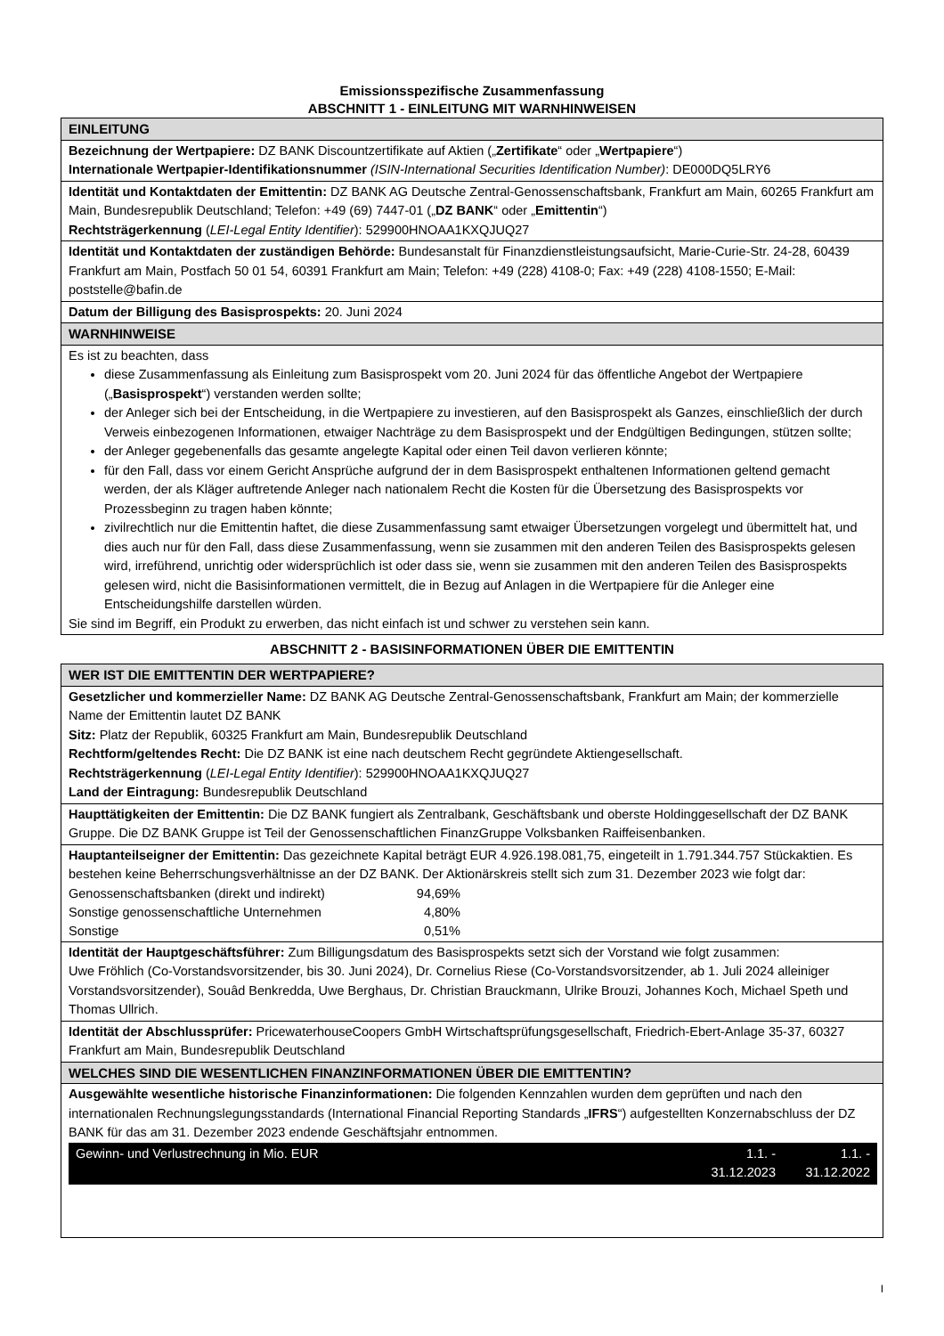Emissionsspezifische Zusammenfassung
ABSCHNITT 1 - EINLEITUNG MIT WARNHINWEISEN
EINLEITUNG
Bezeichnung der Wertpapiere: DZ BANK Discountzertifikate auf Aktien („Zertifikate“ oder „Wertpapiere“)
Internationale Wertpapier-Identifikationsnummer (ISIN-International Securities Identification Number): DE000DQ5LRY6
Identität und Kontaktdaten der Emittentin: DZ BANK AG Deutsche Zentral-Genossenschaftsbank, Frankfurt am Main, 60265 Frankfurt am Main, Bundesrepublik Deutschland; Telefon: +49 (69) 7447-01 („DZ BANK“ oder „Emittentin“)
Rechtsträgerkennung (LEI-Legal Entity Identifier): 529900HNOAA1KXQJUQ27
Identität und Kontaktdaten der zuständigen Behörde: Bundesanstalt für Finanzdienstleistungsaufsicht, Marie-Curie-Str. 24-28, 60439 Frankfurt am Main, Postfach 50 01 54, 60391 Frankfurt am Main; Telefon: +49 (228) 4108-0; Fax: +49 (228) 4108-1550; E-Mail: poststelle@bafin.de
Datum der Billigung des Basisprospekts: 20. Juni 2024
WARNHINWEISE
Es ist zu beachten, dass
diese Zusammenfassung als Einleitung zum Basisprospekt vom 20. Juni 2024 für das öffentliche Angebot der Wertpapiere („Basisprospekt“) verstanden werden sollte;
der Anleger sich bei der Entscheidung, in die Wertpapiere zu investieren, auf den Basisprospekt als Ganzes, einschließlich der durch Verweis einbezogenen Informationen, etwaiger Nachträge zu dem Basisprospekt und der Endgültigen Bedingungen, stützen sollte;
der Anleger gegebenenfalls das gesamte angelegte Kapital oder einen Teil davon verlieren könnte;
für den Fall, dass vor einem Gericht Ansprüche aufgrund der in dem Basisprospekt enthaltenen Informationen geltend gemacht werden, der als Kläger auftretende Anleger nach nationalem Recht die Kosten für die Übersetzung des Basisprospekts vor Prozessbeginn zu tragen haben könnte;
zivilrechtlich nur die Emittentin haftet, die diese Zusammenfassung samt etwaiger Übersetzungen vorgelegt und übermittelt hat, und dies auch nur für den Fall, dass diese Zusammenfassung, wenn sie zusammen mit den anderen Teilen des Basisprospekts gelesen wird, irreführend, unrichtig oder widersprüchlich ist oder dass sie, wenn sie zusammen mit den anderen Teilen des Basisprospekts gelesen wird, nicht die Basisinformationen vermittelt, die in Bezug auf Anlagen in die Wertpapiere für die Anleger eine Entscheidungshilfe darstellen würden.
Sie sind im Begriff, ein Produkt zu erwerben, das nicht einfach ist und schwer zu verstehen sein kann.
ABSCHNITT 2 - BASISINFORMATIONEN ÜBER DIE EMITTENTIN
WER IST DIE EMITTENTIN DER WERTPAPIERE?
Gesetzlicher und kommerzieller Name: DZ BANK AG Deutsche Zentral-Genossenschaftsbank, Frankfurt am Main; der kommerzielle Name der Emittentin lautet DZ BANK
Sitz: Platz der Republik, 60325 Frankfurt am Main, Bundesrepublik Deutschland
Rechtform/geltendes Recht: Die DZ BANK ist eine nach deutschem Recht gegründete Aktiengesellschaft.
Rechtsträgerkennung (LEI-Legal Entity Identifier): 529900HNOAA1KXQJUQ27
Land der Eintragung: Bundesrepublik Deutschland
Haupttätigkeiten der Emittentin: Die DZ BANK fungiert als Zentralbank, Geschäftsbank und oberste Holdinggesellschaft der DZ BANK Gruppe. Die DZ BANK Gruppe ist Teil der Genossenschaftlichen FinanzGruppe Volksbanken Raiffeisenbanken.
Hauptanteilseigner der Emittentin: Das gezeichnete Kapital beträgt EUR 4.926.198.081,75, eingeteilt in 1.791.344.757 Stückaktien. Es bestehen keine Beherrschungsverhältnisse an der DZ BANK. Der Aktionärskreis stellt sich zum 31. Dezember 2023 wie folgt dar:
| Genossenschaftsbanken (direkt und indirekt) | 94,69% |
| Sonstige genossenschaftliche Unternehmen | 4,80% |
| Sonstige | 0,51% |
Identität der Hauptgeschäftsführer: Zum Billigungsdatum des Basisprospekts setzt sich der Vorstand wie folgt zusammen:
Uwe Fröhlich (Co-Vorstandsvorsitzender, bis 30. Juni 2024), Dr. Cornelius Riese (Co-Vorstandsvorsitzender, ab 1. Juli 2024 alleiniger Vorstandsvorsitzender), Souâd Benkredda, Uwe Berghaus, Dr. Christian Brauckmann, Ulrike Brouzi, Johannes Koch, Michael Speth und Thomas Ullrich.
Identität der Abschlussprüfer: PricewaterhouseCoopers GmbH Wirtschaftsprüfungsgesellschaft, Friedrich-Ebert-Anlage 35-37, 60327 Frankfurt am Main, Bundesrepublik Deutschland
WELCHES SIND DIE WESENTLICHEN FINANZINFORMATIONEN ÜBER DIE EMITTENTIN?
Ausgewählte wesentliche historische Finanzinformationen: Die folgenden Kennzahlen wurden dem geprüften und nach den internationalen Rechnungslegungsstandards (International Financial Reporting Standards „IFRS“) aufgestellten Konzernabschluss der DZ BANK für das am 31. Dezember 2023 endende Geschäftsjahr entnommen.
| Gewinn- und Verlustrechnung in Mio. EUR | 1.1. - 31.12.2023 | 1.1. - 31.12.2022 |
I